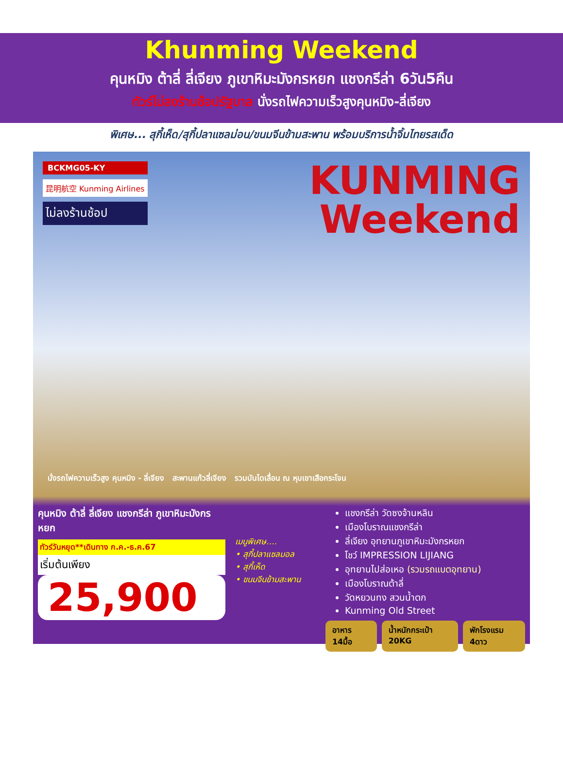Khunming Weekend
คุนหมิง ต้าลี่ ลี่เจียง ภูเขาหิมะมังกรหยก แชงกรีล่า 6วัน5คืน
ทัวร์ไม่ลงร้านช้อปรัฐบาล นั่งรถไฟความเร็วสูงคุนหมิง-ลี่เจียง
พิเศษ... สุกี้เห็ด/สุกี้ปลาแซลม่อน/ขนมจีนข้ามสะพาน พร้อมบริการน้ำจิ้มไทยรสเด็ด
BCKMG05-KY
昆明航空 Kunming Airlines
ไม่ลงร้านช้อป
KUNMING
Weekend
นั่งรถไฟความเร็วสูง คุนหมิง - ลี่เจียง สะพานแก้วลี่เจียง รวมบันไดเลื่อน ณ หุบเขาเสือกระโจน
คุนหมิง ต้าลี่ ลี่เจียง แชงกรีล่า ภูเขาหิมะมังกรหยก
ทัวร์วันหยุด**เดินทาง ก.ค.-ธ.ค.67
เริ่มต้นเพียง
25,900
เมนูพิเศษ....
• สุกี้ปลาแซลมอล
• สุกี้เห็ด
• ขนมจีนข้ามสะพาน
แชงกรีล่า วัดซงจ้านหลิน
เมืองโบราณแชงกรีล่า
ลี่เจียง อุทยานภูเขาหิมะมังกรหยก
โชว์ IMPRESSION LIJIANG
อุทยานไปส่อเหอ (รวมรถแบตอุทยาน)
เมืองโบราณต้าลี่
วัดหยวนทง สวนน้ำตก
Kunming Old Street
อาหาร 14มื้อ น้ำหนักกระเป๋า 20KG พักโรงแรม 4ดาว